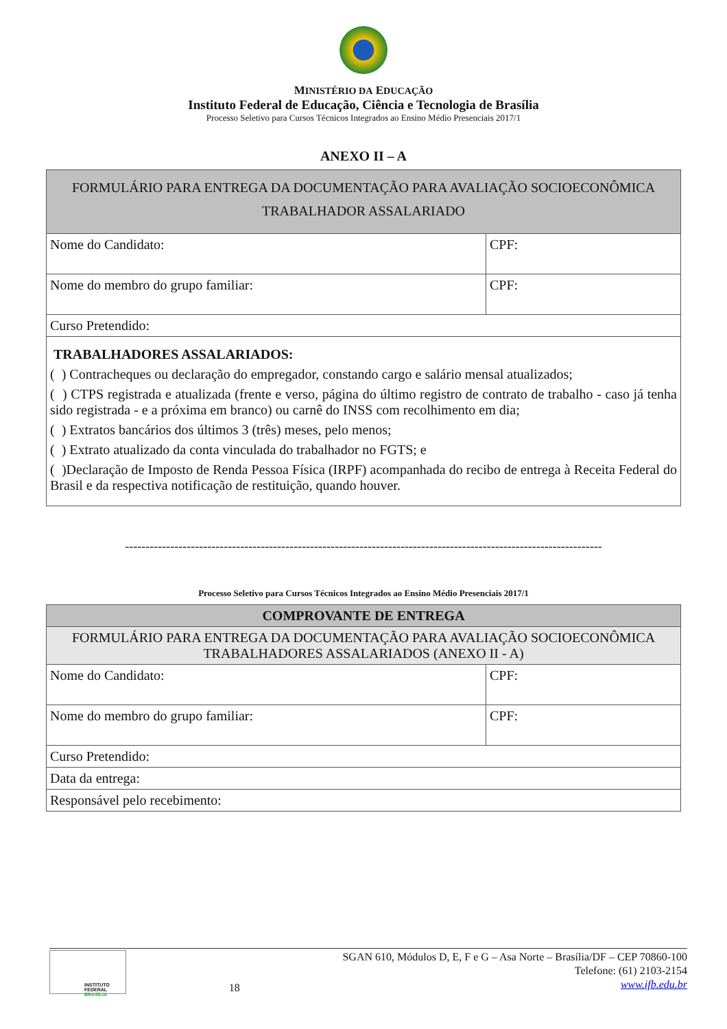MINISTÉRIO DA EDUCAÇÃO
Instituto Federal de Educação, Ciência e Tecnologia de Brasília
Processo Seletivo para Cursos Técnicos Integrados ao Ensino Médio Presenciais 2017/1
ANEXO II – A
| FORMULÁRIO PARA ENTREGA DA DOCUMENTAÇÃO PARA AVALIAÇÃO SOCIOECONÔMICA TRABALHADOR ASSALARIADO | |
| Nome do Candidato: | CPF: |
| Nome do membro do grupo familiar: | CPF: |
| Curso Pretendido: | |
| TRABALHADORES ASSALARIADOS: ( ) Contracheques ou declaração do empregador, constando cargo e salário mensal atualizados; ( ) CTPS registrada e atualizada (frente e verso, página do último registro de contrato de trabalho - caso já tenha sido registrada - e a próxima em branco) ou carnê do INSS com recolhimento em dia; ( ) Extratos bancários dos últimos 3 (três) meses, pelo menos; ( ) Extrato atualizado da conta vinculada do trabalhador no FGTS; e ( )Declaração de Imposto de Renda Pessoa Física (IRPF) acompanhada do recibo de entrega à Receita Federal do Brasil e da respectiva notificação de restituição, quando houver. | |
--------------------------------------------------------------------------------------------------------------------
Processo Seletivo para Cursos Técnicos Integrados ao Ensino Médio Presenciais 2017/1
| COMPROVANTE DE ENTREGA | |
| FORMULÁRIO PARA ENTREGA DA DOCUMENTAÇÃO PARA AVALIAÇÃO SOCIOECONÔMICA TRABALHADORES ASSALARIADOS (ANEXO II - A) | |
| Nome do Candidato: | CPF: |
| Nome do membro do grupo familiar: | CPF: |
| Curso Pretendido: | |
| Data da entrega: | |
| Responsável pelo recebimento: | |
INSTITUTO FEDERAL
BRASÍLIA
18
SGAN 610, Módulos D, E, F e G – Asa Norte – Brasília/DF – CEP 70860-100
Telefone: (61) 2103-2154
www.ifb.edu.br